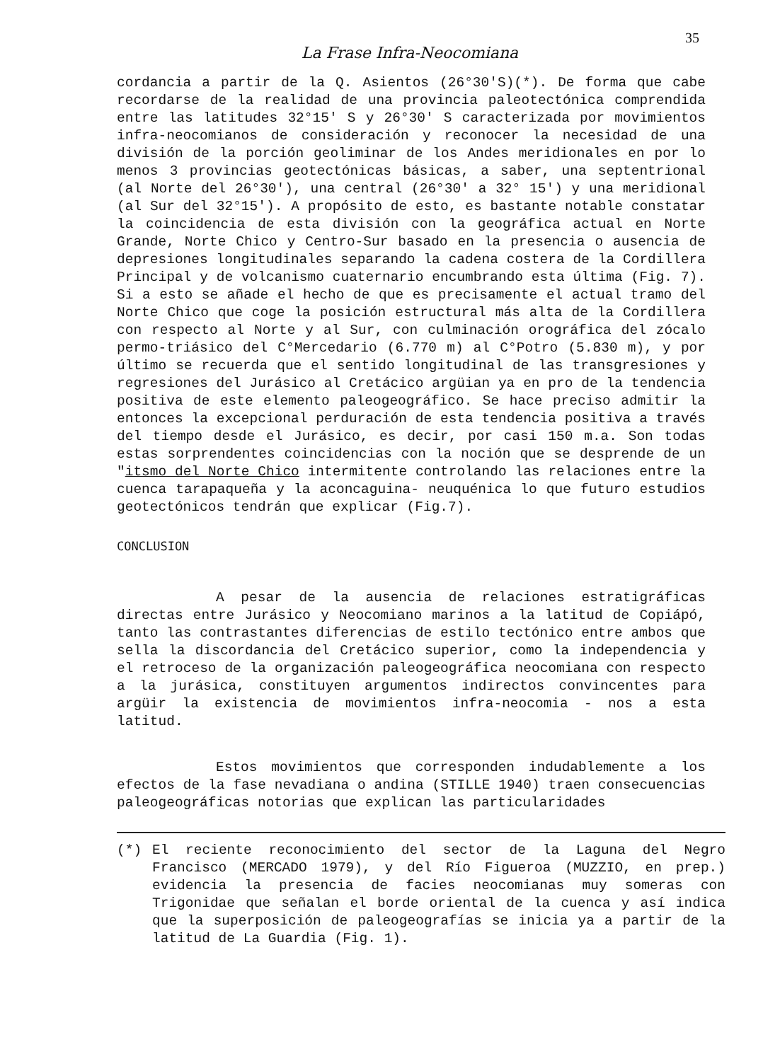35
La Frase Infra-Neocomiana
cordancia a partir de la Q. Asientos (26°30'S)(*). De forma que cabe recordarse de la realidad de una provincia paleotectónica comprendida entre las latitudes 32°15' S y 26°30' S caracterizada por movimientos infra-neocomianos de consideración y reconocer la necesidad de una división de la porción geoliminar de los Andes meridionales en por lo menos 3 provincias geotectónicas básicas, a saber, una septentrional (al Norte del 26°30'), una central (26°30' a 32° 15') y una meridional (al Sur del 32°15'). A propósito de esto, es bastante notable constatar la coincidencia de esta división con la geográfica actual en Norte Grande, Norte Chico y Centro-Sur basado en la presencia o ausencia de depresiones longitudinales separando la cadena costera de la Cordillera Principal y de volcanismo cuaternario encumbrando esta última (Fig. 7). Si a esto se añade el hecho de que es precisamente el actual tramo del Norte Chico que coge la posición estructural más alta de la Cordillera con respecto al Norte y al Sur, con culminación orográfica del zócalo permo-triásico del C°Mercedario (6.770 m) al C°Potro (5.830 m), y por último se recuerda que el sentido longitudinal de las transgresiones y regresiones del Jurásico al Cretácico argüian ya en pro de la tendencia positiva de este elemento paleogeográfico. Se hace preciso admitir la entonces la excepcional perduración de esta tendencia positiva a través del tiempo desde el Jurásico, es decir, por casi 150 m.a. Son todas estas sorprendentes coincidencias con la noción que se desprende de un "itsmo del Norte Chico intermitente controlando las relaciones entre la cuenca tarapaqueña y la aconcaguina- neuquénica lo que futuro estudios geotectónicos tendrán que explicar (Fig.7).
CONCLUSION
A pesar de la ausencia de relaciones estratigráficas directas entre Jurásico y Neocomiano marinos a la latitud de Copiápó, tanto las contrastantes diferencias de estilo tectónico entre ambos que sella la discordancia del Cretácico superior, como la independencia y el retroceso de la organización paleogeográfica neocomiana con respecto a la jurásica, constituyen argumentos indirectos convincentes para argüir la existencia de movimientos infra-neocomia - nos a esta latitud.
Estos movimientos que corresponden indudablemente a los efectos de la fase nevadiana o andina (STILLE 1940) traen consecuencias paleogeográficas notorias que explican las particularidades
(*) El reciente reconocimiento del sector de la Laguna del Negro Francisco (MERCADO 1979), y del Río Figueroa (MUZZIO, en prep.) evidencia la presencia de facies neocomianas muy someras con Trigonidae que señalan el borde oriental de la cuenca y así indica que la superposición de paleogeografías se inicia ya a partir de la latitud de La Guardia (Fig. 1).